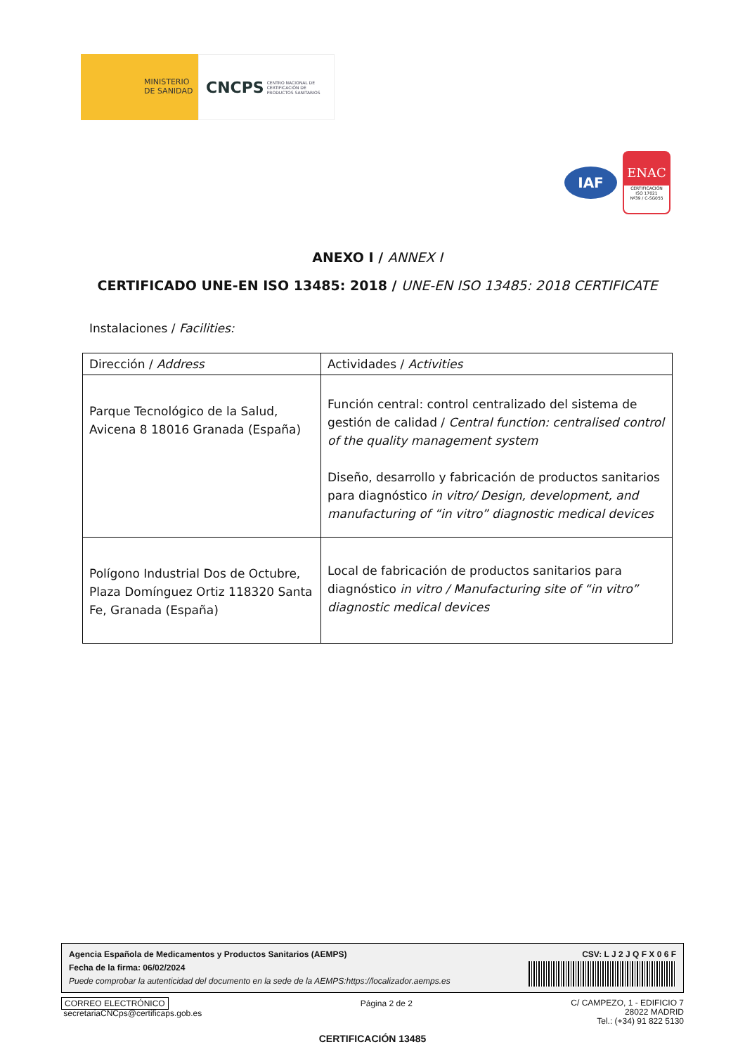MINISTERIO
DE SANIDAD
CNCPS CENTRO NACIONAL DE
CERTIFICACIÓN DE
PRODUCTOS SANITARIOS
IAF
ENAC
CERTIFICACIÓN
ISO 17021
Nº39 / C-SG055
ANEXO I / ANNEX I
CERTIFICADO UNE-EN ISO 13485: 2018 / UNE-EN ISO 13485: 2018 CERTIFICATE
Instalaciones / Facilities:
| Dirección / Address | Actividades / Activities |
| Parque Tecnológico de la Salud, Avicena 8 18016 Granada (España) | Función central: control centralizado del sistema de gestión de calidad / Central function: centralised control of the quality management system Diseño, desarrollo y fabricación de productos sanitarios para diagnóstico in vitro/ Design, development, and manufacturing of “in vitro” diagnostic medical devices |
| Polígono Industrial Dos de Octubre, Plaza Domínguez Ortiz 118320 Santa Fe, Granada (España) | Local de fabricación de productos sanitarios para diagnóstico in vitro / Manufacturing site of “in vitro” diagnostic medical devices |
Agencia Española de Medicamentos y Productos Sanitarios (AEMPS)
Fecha de la firma: 06/02/2024
Puede comprobar la autenticidad del documento en la sede de la AEMPS:https://localizador.aemps.es
CSV: L J 2 J Q F X 0 6 F
CORREO ELECTRÓNICO
secretariaCNCps@certificaps.gob.es
Página 2 de 2
C/ CAMPEZO, 1 - EDIFICIO 7
28022 MADRID
Tel.: (+34) 91 822 5130
CERTIFICACIÓN 13485